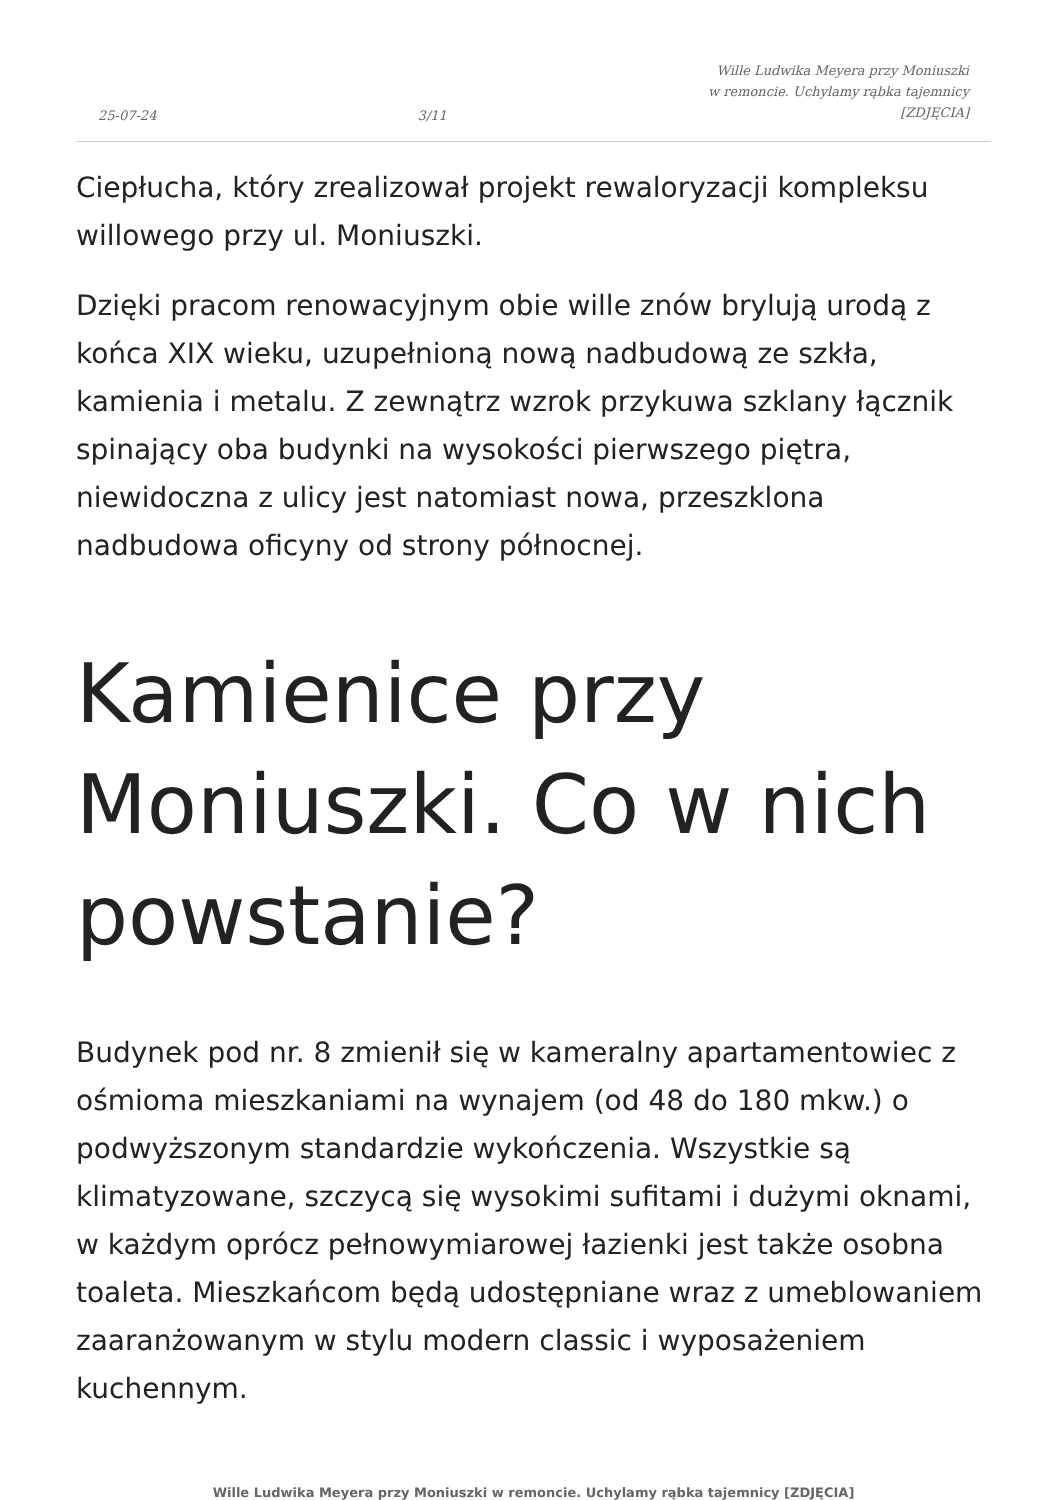25-07-24 3/11 Wille Ludwika Meyera przy Moniuszki
w remoncie. Uchylamy rąbka tajemnicy
[ZDJĘCIA]
Ciepłucha, który zrealizował projekt rewaloryzacji kompleksu willowego przy ul. Moniuszki.
Dzięki pracom renowacyjnym obie wille znów brylują urodą z końca XIX wieku, uzupełnioną nową nadbudową ze szkła, kamienia i metalu. Z zewnątrz wzrok przykuwa szklany łącznik spinający oba budynki na wysokości pierwszego piętra, niewidoczna z ulicy jest natomiast nowa, przeszklona nadbudowa oficyny od strony północnej.
Kamienice przy Moniuszki. Co w nich powstanie?
Budynek pod nr. 8 zmienił się w kameralny apartamentowiec z ośmioma mieszkaniami na wynajem (od 48 do 180 mkw.) o podwyższonym standardzie wykończenia. Wszystkie są klimatyzowane, szczycą się wysokimi sufitami i dużymi oknami, w każdym oprócz pełnowymiarowej łazienki jest także osobna toaleta. Mieszkańcom będą udostępniane wraz z umeblowaniem zaaranżowanym w stylu modern classic i wyposażeniem kuchennym.
Wille Ludwika Meyera przy Moniuszki w remoncie. Uchylamy rąbka tajemnicy [ZDJĘCIA]